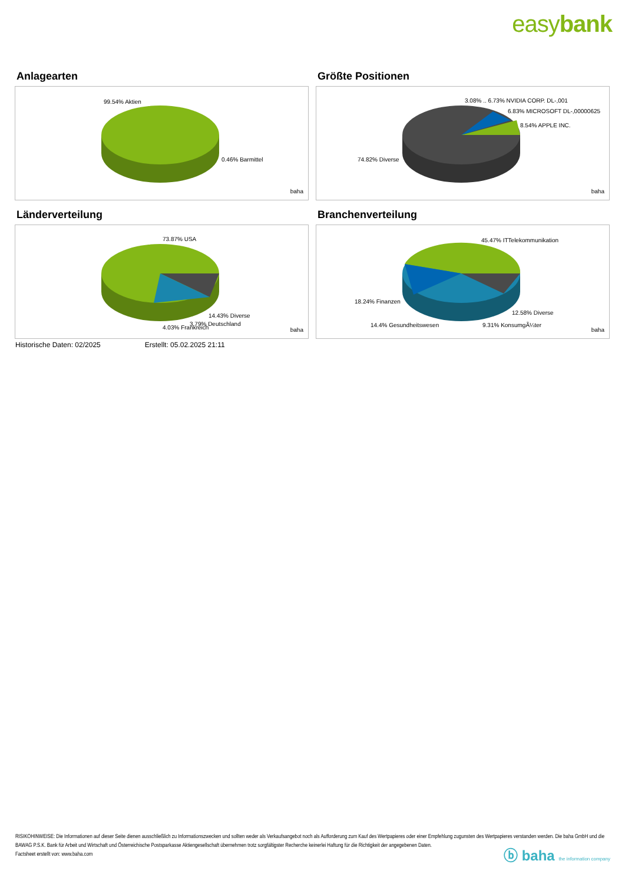easybank
Anlagearten
99.54% Aktien
0.46% Barmittel
baha
Größte Positionen
3.08% .. 6.73% NVIDIA CORP. DL-,001
6.83% MICROSOFT DL-,00000625
8.54% APPLE INC.
74.82% Diverse
baha
Länderverteilung
73.87% USA
14.43% Diverse
3.79% Deutschland
4.03% Frankreich baha
Branchenverteilung
45.47% ITTelekommunikation
18.24% Finanzen
12.58% Diverse
14.4% Gesundheitswesen 9.31% KonsumgÃ¼ter
baha
Historische Daten: 02/2025 Erstellt: 05.02.2025 21:11
RISIKOHINWEISE: Die Informationen auf dieser Seite dienen ausschließlich zu Informationszwecken und sollten weder als Verkaufsangebot noch als Aufforderung zum Kauf des Wertpapieres oder einer Empfehlung zugunsten des Wertpapieres verstanden werden. Die baha GmbH und die BAWAG P.S.K. Bank für Arbeit und Wirtschaft und Österreichische Postsparkasse Aktiengesellschaft übernehmen trotz sorgfältigster Recherche keinerlei Haftung für die Richtigkeit der angegebenen Daten.
Factsheet erstellt von: www.baha.com
ⓑ baha the information company